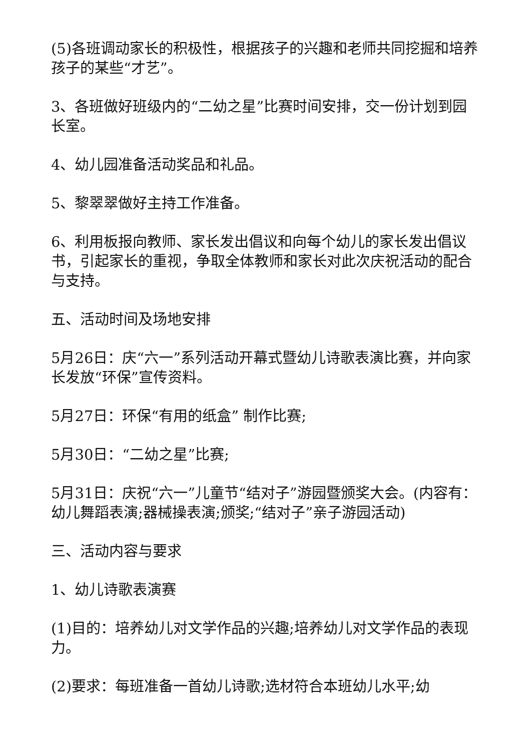(5)各班调动家长的积极性，根据孩子的兴趣和老师共同挖掘和培养孩子的某些“才艺”。
3、各班做好班级内的“二幼之星”比赛时间安排，交一份计划到园长室。
4、幼儿园准备活动奖品和礼品。
5、黎翠翠做好主持工作准备。
6、利用板报向教师、家长发出倡议和向每个幼儿的家长发出倡议书，引起家长的重视，争取全体教师和家长对此次庆祝活动的配合与支持。
五、活动时间及场地安排
5月26日：庆“六一”系列活动开幕式暨幼儿诗歌表演比赛，并向家长发放“环保”宣传资料。
5月27日：环保“有用的纸盒” 制作比赛;
5月30日：“二幼之星”比赛;
5月31日：庆祝“六一”儿童节“结对子”游园暨颁奖大会。(内容有：幼儿舞蹈表演;器械操表演;颁奖;“结对子”亲子游园活动)
三、活动内容与要求
1、幼儿诗歌表演赛
(1)目的：培养幼儿对文学作品的兴趣;培养幼儿对文学作品的表现力。
(2)要求：每班准备一首幼儿诗歌;选材符合本班幼儿水平;幼